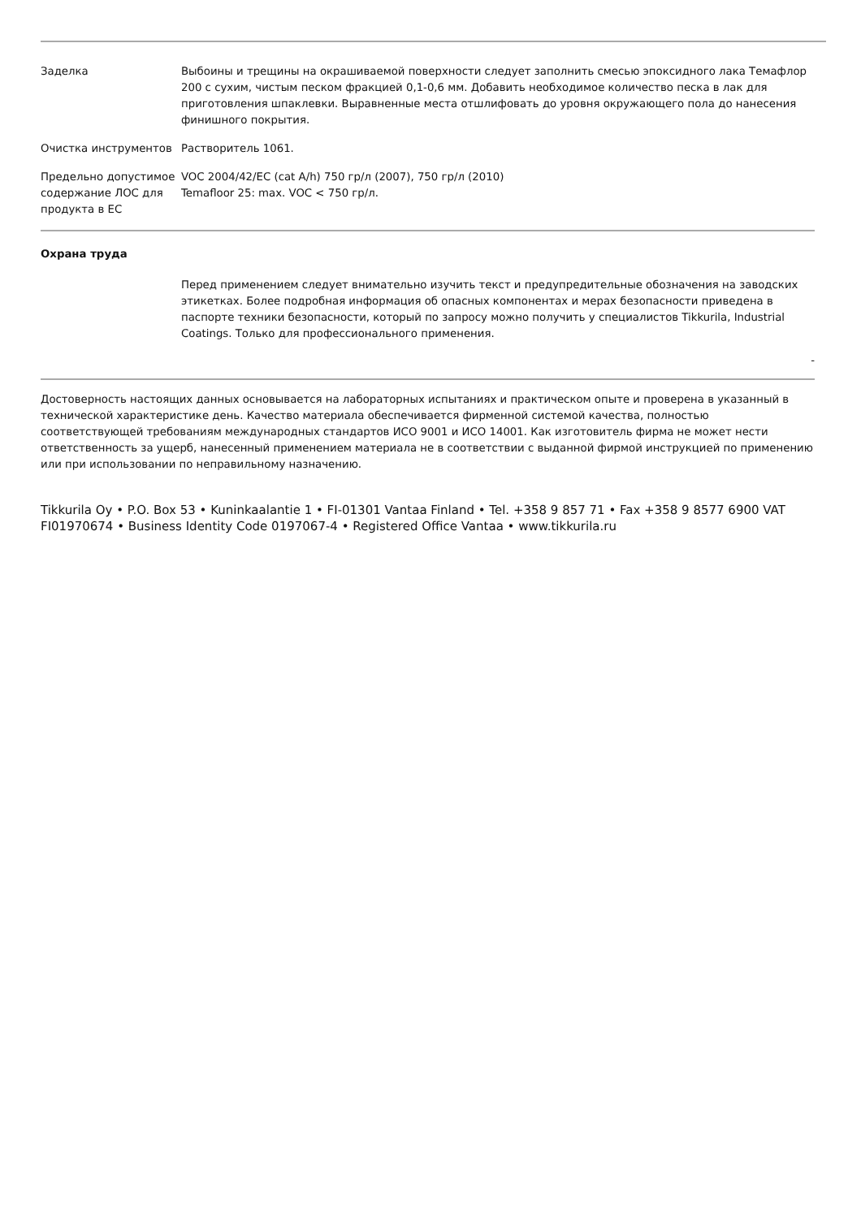| Заделка | Выбоины и трещины на окрашиваемой поверхности следует заполнить смесью эпоксидного лака Темафлор 200 с сухим, чистым песком фракцией 0,1-0,6 мм. Добавить необходимое количество песка в лак для приготовления шпаклевки. Выравненные места отшлифовать до уровня окружающего пола до нанесения финишного покрытия. |
| Очистка инструментов | Растворитель 1061. |
| Предельно допустимое содержание ЛОС для продукта в ЕС | VOC 2004/42/EC (cat A/h) 750 гр/л (2007), 750 гр/л (2010) Temafloor 25: max. VOC < 750 гр/л. |
Охрана труда
Перед применением следует внимательно изучить текст и предупредительные обозначения на заводских этикетках. Более подробная информация об опасных компонентах и мерах безопасности приведена в паспорте техники безопасности, который по запросу можно получить у специалистов Tikkurila, Industrial Coatings. Только для профессионального применения.
-
Достоверность настоящих данных основывается на лабораторных испытаниях и практическом опыте и проверена в указанный в технической характеристике день. Качество материала обеспечивается фирменной системой качества, полностью соответствующей требованиям международных стандартов ИСО 9001 и ИСО 14001. Как изготовитель фирма не может нести ответственность за ущерб, нанесенный применением материала не в соответствии с выданной фирмой инструкцией по применению или при использовании по неправильному назначению.
Tikkurila Oy • P.O. Box 53 • Kuninkaalantie 1 • FI-01301 Vantaa Finland • Tel. +358 9 857 71 • Fax +358 9 8577 6900 VAT FI01970674 • Business Identity Code 0197067-4 • Registered Office Vantaa • www.tikkurila.ru